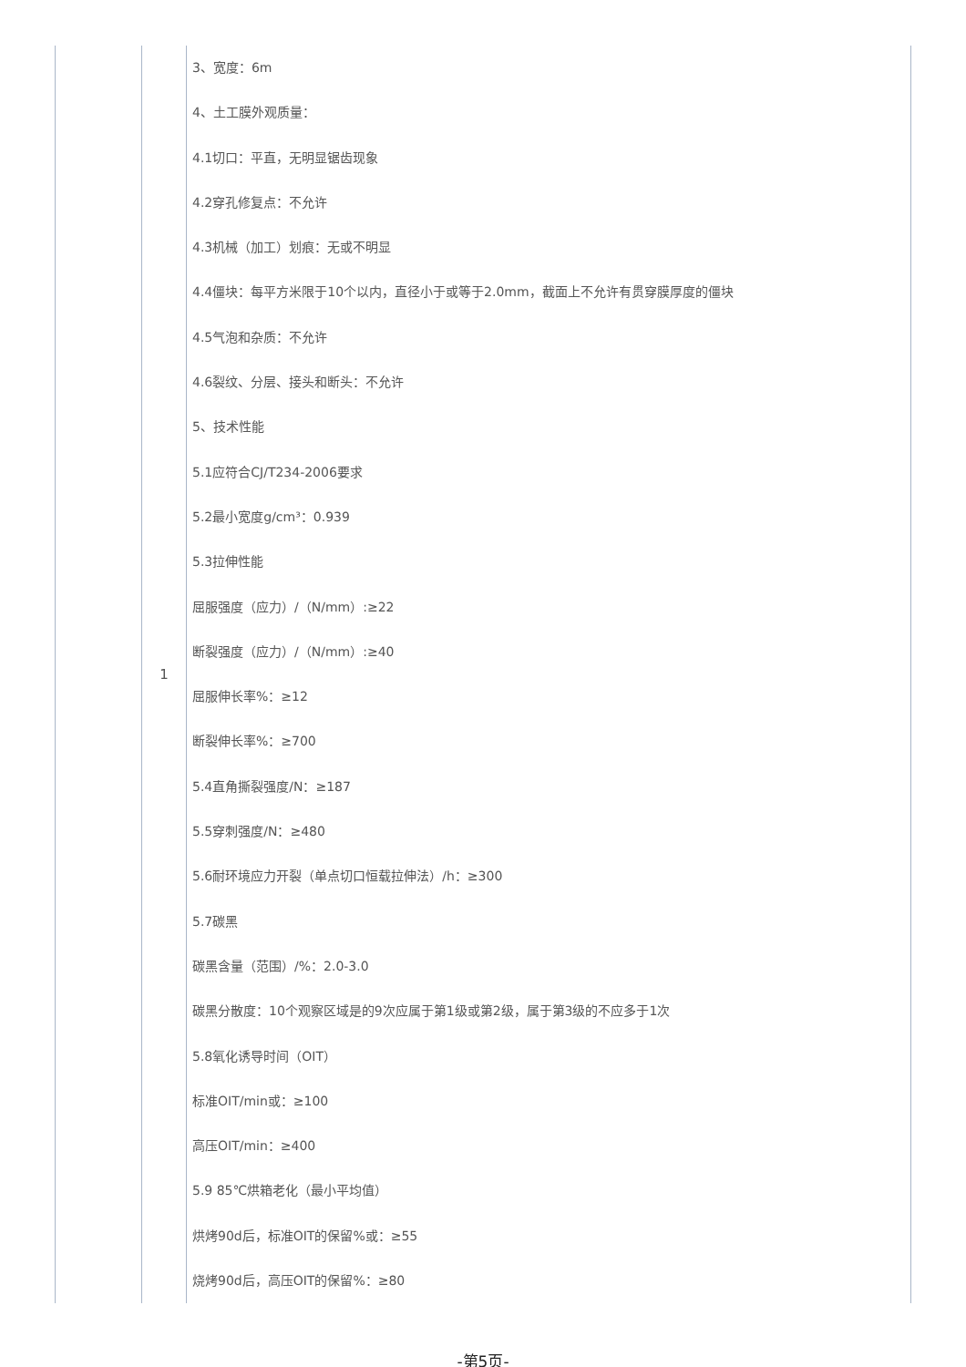| | 1 | 3、宽度：6m 4、土工膜外观质量： 4.1切口：平直，无明显锯齿现象 4.2穿孔修复点：不允许 4.3机械（加工）划痕：无或不明显 4.4僵块：每平方米限于10个以内，直径小于或等于2.0mm，截面上不允许有贯穿膜厚度的僵块 4.5气泡和杂质：不允许 4.6裂纹、分层、接头和断头：不允许 5、技术性能 5.1应符合CJ/T234-2006要求 5.2最小宽度g/cm³：0.939 5.3拉伸性能 屈服强度（应力）/（N/mm）:≥22 断裂强度（应力）/（N/mm）:≥40 屈服伸长率%：≥12 断裂伸长率%：≥700 5.4直角撕裂强度/N：≥187 5.5穿刺强度/N：≥480 5.6耐环境应力开裂（单点切口恒载拉伸法）/h：≥300 5.7碳黑 碳黑含量（范围）/%：2.0-3.0 碳黑分散度：10个观察区域是的9次应属于第1级或第2级，属于第3级的不应多于1次 5.8氧化诱导时间（OIT） 标准OIT/min或：≥100 高压OIT/min：≥400 5.9 85℃烘箱老化（最小平均值） 烘烤90d后，标准OIT的保留%或：≥55 烧烤90d后，高压OIT的保留%：≥80 |
-第5页-